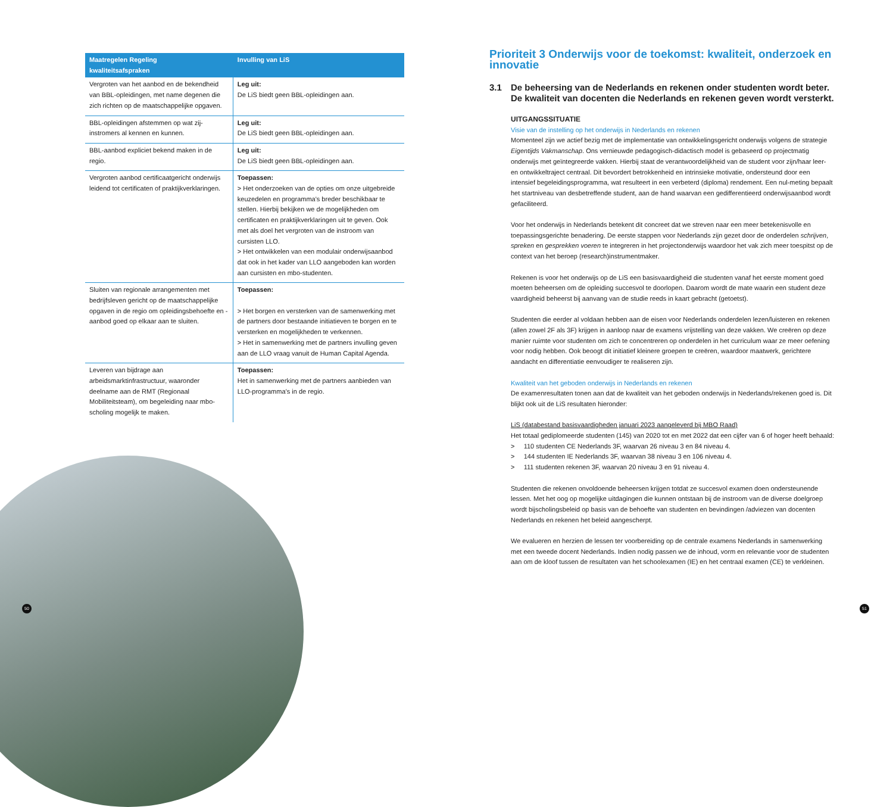| Maatregelen Regeling kwaliteitsafspraken | Invulling van LiS |
| --- | --- |
| Vergroten van het aanbod en de bekendheid van BBL-opleidingen, met name degenen die zich richten op de maatschappelijke opgaven. | Leg uit: De LiS biedt geen BBL-opleidingen aan. |
| BBL-opleidingen afstemmen op wat zij-instromers al kennen en kunnen. | Leg uit: De LiS biedt geen BBL-opleidingen aan. |
| BBL-aanbod expliciet bekend maken in de regio. | Leg uit: De LiS biedt geen BBL-opleidingen aan. |
| Vergroten aanbod certificaatgericht onderwijs leidend tot certificaten of praktijkverklaringen. | Toepassen: > Het onderzoeken van de opties om onze uitgebreide keuzedelen en programma's breder beschikbaar te stellen. Hierbij bekijken we de mogelijkheden om certificaten en praktijkverklaringen uit te geven. Ook met als doel het vergroten van de instroom van cursisten LLO. > Het ontwikkelen van een modulair onderwijsaanbod dat ook in het kader van LLO aangeboden kan worden aan cursisten en mbo-studenten. |
| Sluiten van regionale arrangementen met bedrijfsleven gericht op de maatschappelijke opgaven in de regio om opleidingsbehoefte en -aanbod goed op elkaar aan te sluiten. | Toepassen: > Het borgen en versterken van de samenwerking met de partners door bestaande initiatieven te borgen en te versterken en mogelijkheden te verkennen. > Het in samenwerking met de partners invulling geven aan de LLO vraag vanuit de Human Capital Agenda. |
| Leveren van bijdrage aan arbeidsmarktinfrastructuur, waaronder deelname aan de RMT (Regionaal Mobiliteitsteam), om begeleiding naar mbo-scholing mogelijk te maken. | Toepassen: Het in samenwerking met de partners aanbieden van LLO-programma’s in de regio. |
Prioriteit 3 Onderwijs voor de toekomst: kwaliteit, onderzoek en innovatie
3.1 De beheersing van de Nederlands en rekenen onder studenten wordt beter. De kwaliteit van docenten die Nederlands en rekenen geven wordt versterkt.
UITGANGSSITUATIE
Visie van de instelling op het onderwijs in Nederlands en rekenen
Momenteel zijn we actief bezig met de implementatie van ontwikkelingsgericht onderwijs volgens de strategie Eigentijds Vakmanschap. Ons vernieuwde pedagogisch-didactisch model is gebaseerd op projectmatig onderwijs met geïntegreerde vakken. Hierbij staat de verantwoordelijkheid van de student voor zijn/haar leer- en ontwikkeltraject centraal. Dit bevordert betrokkenheid en intrinsieke motivatie, ondersteund door een intensief begeleidingsprogramma, wat resulteert in een verbeterd (diploma) rendement. Een nul-meting bepaalt het startniveau van desbetreffende student, aan de hand waarvan een gedifferentieerd onderwijsaanbod wordt gefaciliteerd.
Voor het onderwijs in Nederlands betekent dit concreet dat we streven naar een meer betekenisvolle en toepassingsgerichte benadering. De eerste stappen voor Nederlands zijn gezet door de onderdelen schrijven, spreken en gesprekken voeren te integreren in het projectonderwijs waardoor het vak zich meer toespitst op de context van het beroep (research)instrumentmaker.
Rekenen is voor het onderwijs op de LiS een basisvaardigheid die studenten vanaf het eerste moment goed moeten beheersen om de opleiding succesvol te doorlopen. Daarom wordt de mate waarin een student deze vaardigheid beheerst bij aanvang van de studie reeds in kaart gebracht (getoetst).
Studenten die eerder al voldaan hebben aan de eisen voor Nederlands onderdelen lezen/luisteren en rekenen (allen zowel 2F als 3F) krijgen in aanloop naar de examens vrijstelling van deze vakken. We creëren op deze manier ruimte voor studenten om zich te concentreren op onderdelen in het curriculum waar ze meer oefening voor nodig hebben. Ook beoogt dit initiatief kleinere groepen te creëren, waardoor maatwerk, gerichtere aandacht en differentiatie eenvoudiger te realiseren zijn.
Kwaliteit van het geboden onderwijs in Nederlands en rekenen
De examenresultaten tonen aan dat de kwaliteit van het geboden onderwijs in Nederlands/rekenen goed is. Dit blijkt ook uit de LiS resultaten hieronder:
LiS (databestand basisvaardigheden januari 2023 aangeleverd bij MBO Raad)
Het totaal gediplomeerde studenten (145) van 2020 tot en met 2022 dat een cijfer van 6 of hoger heeft behaald:
> 110 studenten CE Nederlands 3F, waarvan 26 niveau 3 en 84 niveau 4.
> 144 studenten IE Nederlands 3F, waarvan 38 niveau 3 en 106 niveau 4.
> 111 studenten rekenen 3F, waarvan 20 niveau 3 en 91 niveau 4.
Studenten die rekenen onvoldoende beheersen krijgen totdat ze succesvol examen doen ondersteunende lessen. Met het oog op mogelijke uitdagingen die kunnen ontstaan bij de instroom van de diverse doelgroep wordt bijscholingsbeleid op basis van de behoefte van studenten en bevindingen /adviezen van docenten Nederlands en rekenen het beleid aangescherpt.
We evalueren en herzien de lessen ter voorbereiding op de centrale examens Nederlands in samenwerking met een tweede docent Nederlands. Indien nodig passen we de inhoud, vorm en relevantie voor de studenten aan om de kloof tussen de resultaten van het schoolexamen (IE) en het centraal examen (CE) te verkleinen.
50 51